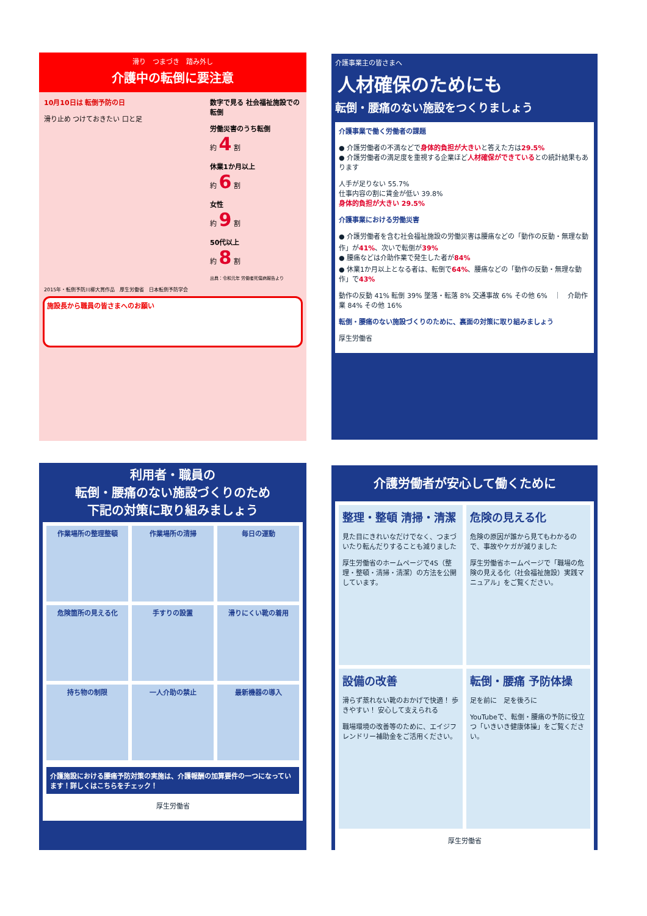滑り　つまづき　踏み外し
介護中の転倒に要注意
10月10日は 転倒予防の日
滑り止め つけておきたい 口と足
数字で見る 社会福祉施設での転倒
労働災害のうち転倒
約 4 割
休業1か月以上
約 6 割
女性
約 9 割
50代以上
約 8 割
出典：令和元年 労働者死傷病報告より
2015年・転倒予防川柳大賞作品　厚生労働省　日本転倒予防学会
施設長から職員の皆さまへのお願い
介護事業主の皆さまへ
人材確保のためにも
転倒・腰痛のない施設をつくりましょう
介護事業で働く労働者の課題
● 介護労働者の不満などで身体的負担が大きいと答えた方は29.5%
● 介護労働者の満足度を重視する企業ほど人材確保ができているとの統計結果もあります
人手が足りない 55.7%
仕事内容の割に賃金が低い 39.8%
身体的負担が大きい 29.5%
介護事業における労働災害
● 介護労働者を含む社会福祉施設の労働災害は腰痛などの「動作の反動・無理な動作」が41%、次いで転倒が39%
● 腰痛などは介助作業で発生した者が84%
● 休業1か月以上となる者は、転倒で64%、腰痛などの「動作の反動・無理な動作」で43%
動作の反動 41% 転倒 39% 墜落・転落 8% 交通事故 6% その他 6%　｜　介助作業 84% その他 16%
転倒・腰痛のない施設づくりのために、裏面の対策に取り組みましょう
厚生労働省
利用者・職員の
転倒・腰痛のない施設づくりのため
下記の対策に取り組みましょう
作業場所の整理整頓
作業場所の清掃
毎日の運動
危険箇所の見える化
手すりの設置
滑りにくい靴の着用
持ち物の制限
一人介助の禁止
最新機器の導入
介護施設における腰痛予防対策の実施は、介護報酬の加算要件の一つになっています！詳しくはこちらをチェック！
厚生労働省
介護労働者が安心して働くために
整理・整頓 清掃・清潔
見た目にきれいなだけでなく、つまづいたり転んだりすることも減りました
厚生労働省のホームページで4S（整理・整頓・清掃・清潔）の方法を公開しています。
危険の見える化
危険の原因が誰から見てもわかるので、事故やケガが減りました
厚生労働省ホームページで「職場の危険の見える化（社会福祉施設）実践マニュアル」をご覧ください。
設備の改善
滑らず蒸れない靴のおかげで快適！ 歩きやすい！ 安心して支えられる
職場環境の改善等のために、エイジフレンドリー補助金をご活用ください。
転倒・腰痛 予防体操
足を前に　足を後ろに
YouTubeで、転倒・腰痛の予防に役立つ「いきいき健康体操」をご覧ください。
厚生労働省